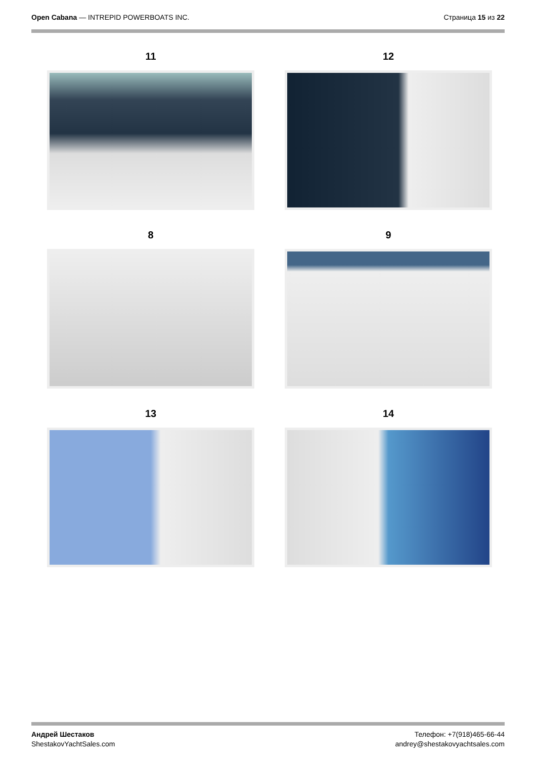Open Cabana — INTREPID POWERBOATS INC.
Страница 15 из 22
11
12
8
9
13
14
Андрей Шестаков
ShestakovYachtSales.com
Телефон: +7(918)465-66-44
andrey@shestakovyachtsales.com